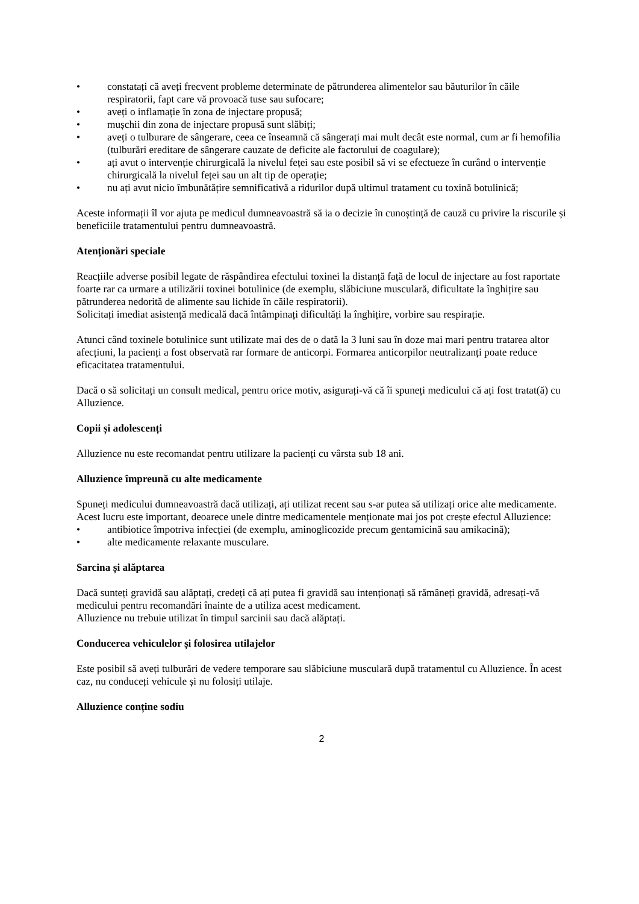• constatați că aveți frecvent probleme determinate de pătrunderea alimentelor sau băuturilor în căile respiratorii, fapt care vă provoacă tuse sau sufocare;
• aveți o inflamație în zona de injectare propusă;
• mușchii din zona de injectare propusă sunt slăbiți;
• aveți o tulburare de sângerare, ceea ce înseamnă că sângerați mai mult decât este normal, cum ar fi hemofilia (tulburări ereditare de sângerare cauzate de deficite ale factorului de coagulare);
• ați avut o intervenție chirurgicală la nivelul feței sau este posibil să vi se efectueze în curând o intervenție chirurgicală la nivelul feței sau un alt tip de operație;
• nu ați avut nicio îmbunătățire semnificativă a ridurilor după ultimul tratament cu toxină botulinică;
Aceste informații îl vor ajuta pe medicul dumneavoastră să ia o decizie în cunoștință de cauză cu privire la riscurile și beneficiile tratamentului pentru dumneavoastră.
Atenționări speciale
Reacțiile adverse posibil legate de răspândirea efectului toxinei la distanță față de locul de injectare au fost raportate foarte rar ca urmare a utilizării toxinei botulinice (de exemplu, slăbiciune musculară, dificultate la înghițire sau pătrunderea nedorită de alimente sau lichide în căile respiratorii).
Solicitați imediat asistență medicală dacă întâmpinați dificultăți la înghițire, vorbire sau respirație.
Atunci când toxinele botulinice sunt utilizate mai des de o dată la 3 luni sau în doze mai mari pentru tratarea altor afecțiuni, la pacienți a fost observată rar formare de anticorpi. Formarea anticorpilor neutralizanți poate reduce eficacitatea tratamentului.
Dacă o să solicitați un consult medical, pentru orice motiv, asigurați-vă că îi spuneți medicului că ați fost tratat(ă) cu Alluzience.
Copii și adolescenți
Alluzience nu este recomandat pentru utilizare la pacienți cu vârsta sub 18 ani.
Alluzience împreună cu alte medicamente
Spuneți medicului dumneavoastră dacă utilizați, ați utilizat recent sau s-ar putea să utilizați orice alte medicamente. Acest lucru este important, deoarece unele dintre medicamentele menționate mai jos pot crește efectul Alluzience:
• antibiotice împotriva infecției (de exemplu, aminoglicozide precum gentamicină sau amikacină);
• alte medicamente relaxante musculare.
Sarcina și alăptarea
Dacă sunteți gravidă sau alăptați, credeți că ați putea fi gravidă sau intenționați să rămâneți gravidă, adresați-vă medicului pentru recomandări înainte de a utiliza acest medicament.
Alluzience nu trebuie utilizat în timpul sarcinii sau dacă alăptați.
Conducerea vehiculelor și folosirea utilajelor
Este posibil să aveți tulburări de vedere temporare sau slăbiciune musculară după tratamentul cu Alluzience. În acest caz, nu conduceți vehicule și nu folosiți utilaje.
Alluzience conține sodiu
2